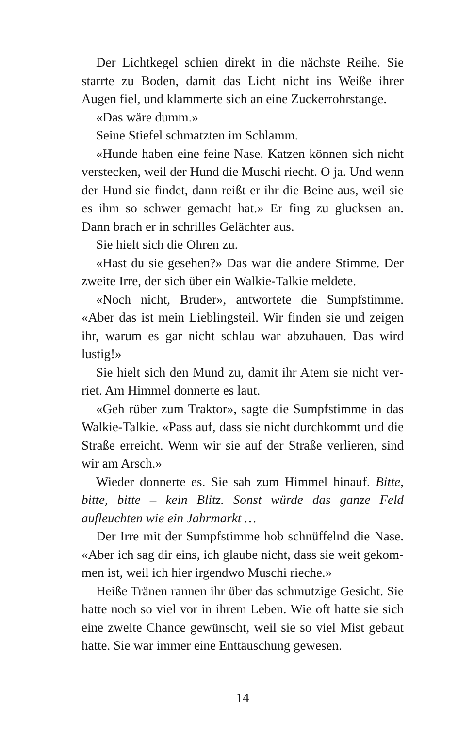Der Lichtkegel schien direkt in die nächste Reihe. Sie starr­te zu Boden, damit das Licht nicht ins Weiße ihrer Augen fiel, und klammerte sich an eine Zuckerrohrstange.
«Das wäre dumm.»
Seine Stiefel schmatzten im Schlamm.
«Hunde haben eine feine Nase. Katzen können sich nicht verstecken, weil der Hund die Muschi riecht. O ja. Und wenn der Hund sie findet, dann reißt er ihr die Beine aus, weil sie es ihm so schwer gemacht hat.» Er fing zu glucksen an. Dann brach er in schrilles Gelächter aus.
Sie hielt sich die Ohren zu.
«Hast du sie gesehen?» Das war die andere Stimme. Der zweite Irre, der sich über ein Walkie-Talkie meldete.
«Noch nicht, Bruder», antwortete die Sumpfstimme. «Aber das ist mein Lieblingsteil. Wir finden sie und zeigen ihr, war­um es gar nicht schlau war abzuhauen. Das wird lustig!»
Sie hielt sich den Mund zu, damit ihr Atem sie nicht ver­riet. Am Himmel donnerte es laut.
«Geh rüber zum Traktor», sagte die Sumpfstimme in das Walkie-Talkie. «Pass auf, dass sie nicht durchkommt und die Straße erreicht. Wenn wir sie auf der Straße verlieren, sind wir am Arsch.»
Wieder donnerte es. Sie sah zum Himmel hinauf. Bitte, bitte, bitte – kein Blitz. Sonst würde das ganze Feld aufleuchten wie ein Jahrmarkt …
Der Irre mit der Sumpfstimme hob schnüffelnd die Nase. «Aber ich sag dir eins, ich glaube nicht, dass sie weit gekom­men ist, weil ich hier irgendwo Muschi rieche.»
Heiße Tränen rannen ihr über das schmutzige Gesicht. Sie hatte noch so viel vor in ihrem Leben. Wie oft hatte sie sich eine zweite Chance gewünscht, weil sie so viel Mist gebaut hatte. Sie war immer eine Enttäuschung gewesen.
14